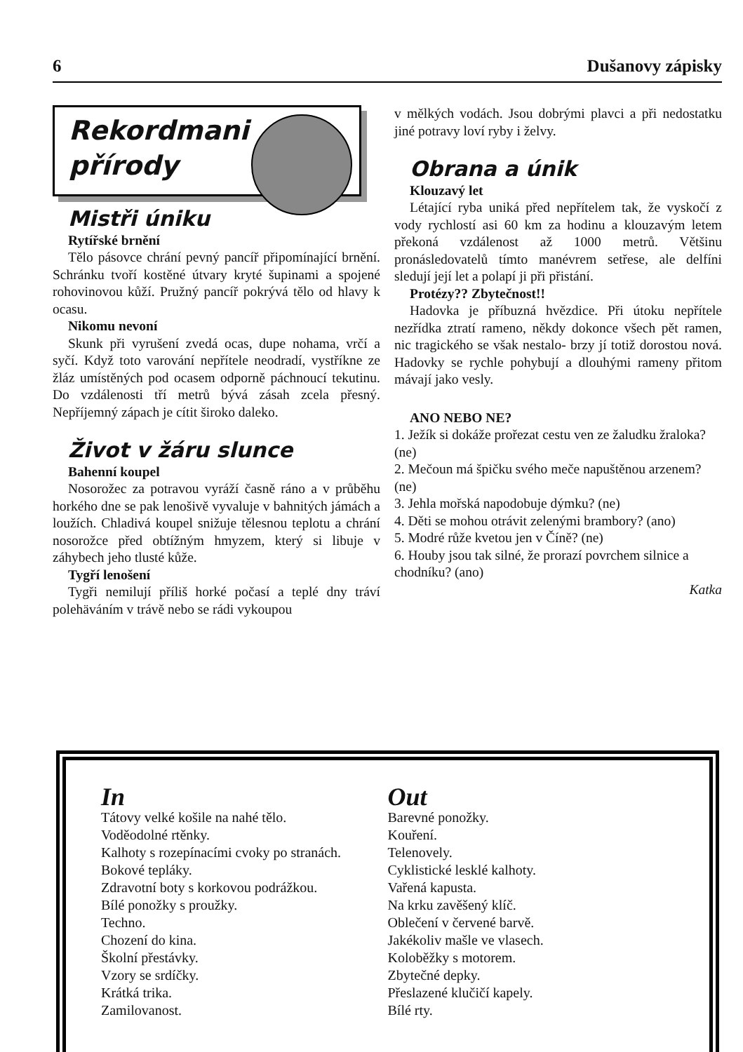6 Dušanovy zápisky
Rekordmani
přírody
Mistři úniku
Rytířské brnění
Tělo pásovce chrání pevný pancíř připomínající brnění. Schránku tvoří kostěné útvary kryté šupinami a spojené rohovinovou kůží. Pružný pancíř pokrývá tělo od hlavy k ocasu.
Nikomu nevoní
Skunk při vyrušení zvedá ocas, dupe nohama, vrčí a syčí. Když toto varování nepřítele neodradí, vystříkne ze žláz umístěných pod ocasem odporně páchnoucí tekutinu. Do vzdálenosti tří metrů bývá zásah zcela přesný. Nepříjemný zápach je cítit široko daleko.
Život v žáru slunce
Bahenní koupel
Nosorožec za potravou vyráží časně ráno a v průběhu horkého dne se pak lenošivě vyvaluje v bahnitých jámách a loužích. Chladivá koupel snižuje tělesnou teplotu a chrání nosorožce před obtížným hmyzem, který si libuje v záhybech jeho tlusté kůže.
Tygří lenošení
Tygři nemilují příliš horké počasí a teplé dny tráví polehäváním v trávě nebo se rádi vykoupou
v mělkých vodách. Jsou dobrými plavci a při nedostatku jiné potravy loví ryby i želvy.
Obrana a únik
Klouzavý let
Létající ryba uniká před nepřítelem tak, že vyskočí z vody rychlostí asi 60 km za hodinu a klouzavým letem překoná vzdálenost až 1000 metrů. Většinu pronásledovatelů tímto manévrem setřese, ale delfíni sledují její let a polapí ji při přistání.
Protézy?? Zbytečnost!!
Hadovka je příbuzná hvězdice. Při útoku nepřítele nezřídka ztratí rameno, někdy dokonce všech pět ramen, nic tragického se však nestalo- brzy jí totiž dorostou nová. Hadovky se rychle pohybují a dlouhými rameny přitom mávají jako vesly.
ANO NEBO NE?
1. Ježík si dokáže prořezat cestu ven ze žaludku žraloka? (ne)
2. Mečoun má špičku svého meče napuštěnou arzenem? (ne)
3. Jehla mořská napodobuje dýmku? (ne)
4. Děti se mohou otrávit zelenými brambory? (ano)
5. Modré růže kvetou jen v Číně? (ne)
6. Houby jsou tak silné, že prorazí povrchem silnice a chodníku? (ano)
Katka
In
Tátovy velké košile na nahé tělo.
Voděodolné rtěnky.
Kalhoty s rozepínacími cvoky po stranách.
Bokové tepláky.
Zdravotní boty s korkovou podrážkou.
Bílé ponožky s proužky.
Techno.
Chození do kina.
Školní přestávky.
Vzory se srdíčky.
Krátká trika.
Zamilovanost.
Out
Barevné ponožky.
Kouření.
Telenovely.
Cyklistické lesklé kalhoty.
Vařená kapusta.
Na krku zavěšený klíč.
Oblečení v červené barvě.
Jakékoliv mašle ve vlasech.
Koloběžky s motorem.
Zbytečné depky.
Přeslazené klučičí kapely.
Bílé rty.